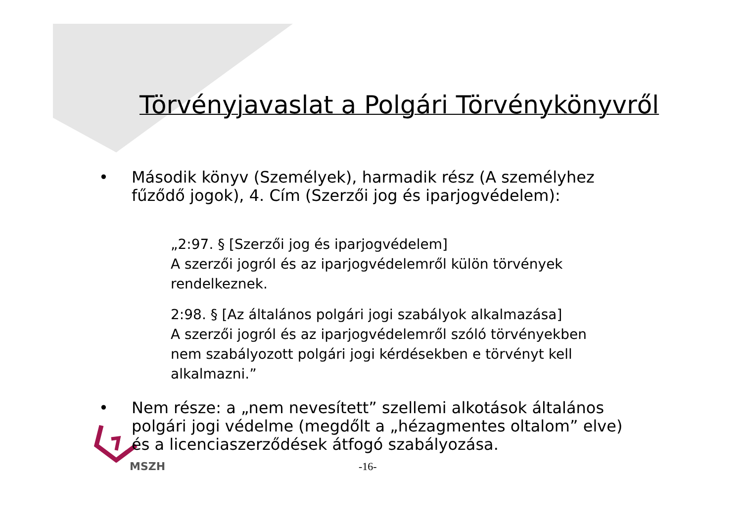Törvényjavaslat a Polgári Törvénykönyvről
• Második könyv (Személyek), harmadik rész (A személyhez fűződő jogok), 4. Cím (Szerzői jog és iparjogvédelem):
„2:97. § [Szerzői jog és iparjogvédelem]
A szerzői jogról és az iparjogvédelemről külön törvények rendelkeznek.
2:98. § [Az általános polgári jogi szabályok alkalmazása]
A szerzői jogról és az iparjogvédelemről szóló törvényekben nem szabályozott polgári jogi kérdésekben e törvényt kell alkalmazni.”
• Nem része: a „nem nevesített” szellemi alkotások általános polgári jogi védelme (megdőlt a „hézagmentes oltalom” elve) és a licenciaszerződések átfogó szabályozása.
MSZH -16-